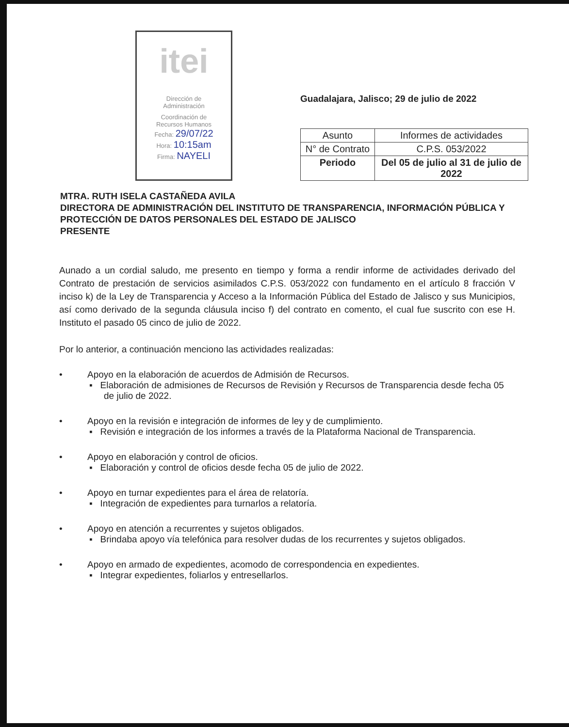itei
Dirección de
Administración
Coordinación de
Recursos Humanos
Fecha: 29/07/22
Hora: 10:15am
Firma: NAYELI
Guadalajara, Jalisco; 29 de julio de 2022
| Asunto | Informes de actividades |
| N° de Contrato | C.P.S. 053/2022 |
| Periodo | Del 05 de julio al 31 de julio de 2022 |
MTRA. RUTH ISELA CASTAÑEDA AVILA
DIRECTORA DE ADMINISTRACIÓN DEL INSTITUTO DE TRANSPARENCIA, INFORMACIÓN PÚBLICA Y PROTECCIÓN DE DATOS PERSONALES DEL ESTADO DE JALISCO
PRESENTE
Aunado a un cordial saludo, me presento en tiempo y forma a rendir informe de actividades derivado del Contrato de prestación de servicios asimilados C.P.S. 053/2022 con fundamento en el artículo 8 fracción V inciso k) de la Ley de Transparencia y Acceso a la Información Pública del Estado de Jalisco y sus Municipios, así como derivado de la segunda cláusula inciso f) del contrato en comento, el cual fue suscrito con ese H. Instituto el pasado 05 cinco de julio de 2022.
Por lo anterior, a continuación menciono las actividades realizadas:
• Apoyo en la elaboración de acuerdos de Admisión de Recursos.
▪ Elaboración de admisiones de Recursos de Revisión y Recursos de Transparencia desde fecha 05 de julio de 2022.
• Apoyo en la revisión e integración de informes de ley y de cumplimiento.
▪ Revisión e integración de los informes a través de la Plataforma Nacional de Transparencia.
• Apoyo en elaboración y control de oficios.
▪ Elaboración y control de oficios desde fecha 05 de julio de 2022.
• Apoyo en turnar expedientes para el área de relatoría.
▪ Integración de expedientes para turnarlos a relatoría.
• Apoyo en atención a recurrentes y sujetos obligados.
▪ Brindaba apoyo vía telefónica para resolver dudas de los recurrentes y sujetos obligados.
• Apoyo en armado de expedientes, acomodo de correspondencia en expedientes.
▪ Integrar expedientes, foliarlos y entresellarlos.